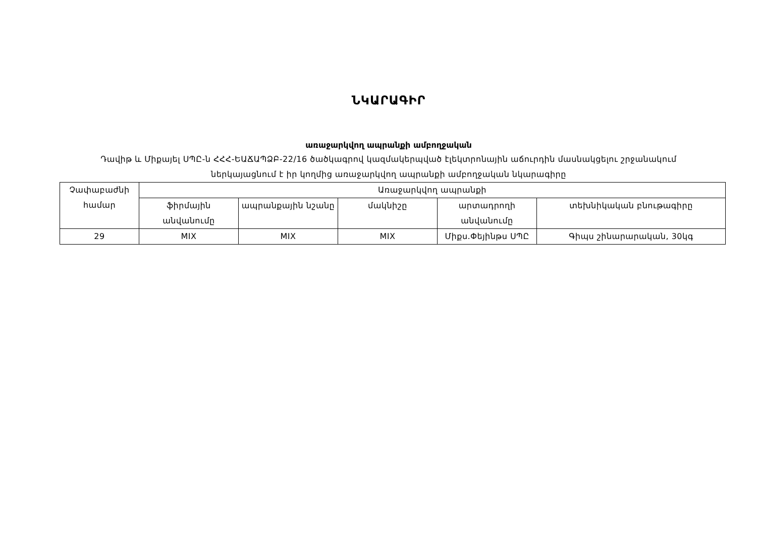ՆԿԱՐԱԳԻՐ
առաջարկվող ապրանքի ամբողջական
Դավիթ և Միքայել ՍՊԸ-ն ՀՀՀ-ԵԱՃԱՊՁԲ-22/16 ծածկագրով կազմակերպված էլեկտրոնային աճուրդին մասնակցելու շրջանակում
ներկայացնում է իր կողմից առաջարկվող ապրանքի ամբողջական նկարագիրը
| Չափաբաժնի համար | Առաջարկվող ապրանքի | | | | |
| --- | --- | --- | --- | --- | --- |
| | ֆիրմային անվանումը | ապրանքային նշանը | մակնիշը | արտադրողի անվանումը | տեխնիկական բնութագիրը |
| 29 | MIX | MIX | MIX | Միքս.Փեյինթս ՍՊԸ | Գիպս շինարարական, 30կգ |